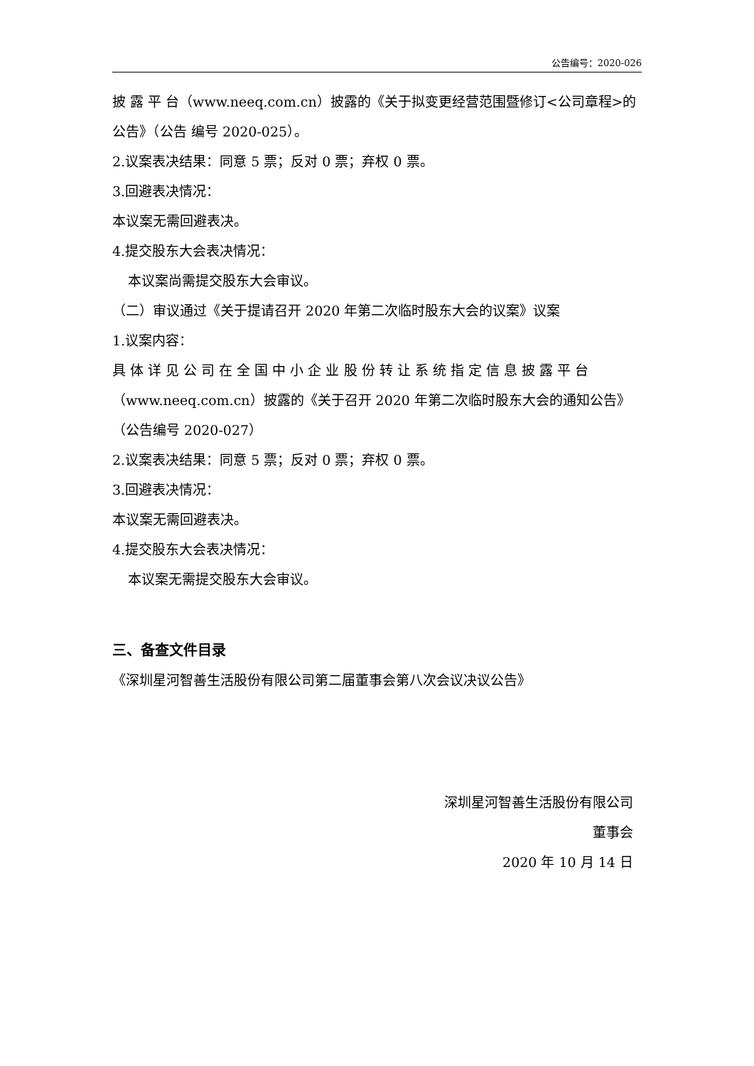公告编号：2020-026
披 露 平 台（www.neeq.com.cn）披露的《关于拟变更经营范围暨修订<公司章程>的公告》（公告 编号 2020-025）。
2.议案表决结果：同意 5 票；反对 0 票；弃权 0 票。
3.回避表决情况：
本议案无需回避表决。
4.提交股东大会表决情况：
本议案尚需提交股东大会审议。
（二）审议通过《关于提请召开 2020 年第二次临时股东大会的议案》议案
1.议案内容：
具 体 详 见 公 司 在 全 国 中 小 企 业 股 份 转 让 系 统 指 定 信 息 披 露 平 台（www.neeq.com.cn）披露的《关于召开 2020 年第二次临时股东大会的通知公告》（公告编号 2020-027）
2.议案表决结果：同意 5 票；反对 0 票；弃权 0 票。
3.回避表决情况：
本议案无需回避表决。
4.提交股东大会表决情况：
本议案无需提交股东大会审议。
三、备查文件目录
《深圳星河智善生活股份有限公司第二届董事会第八次会议决议公告》
深圳星河智善生活股份有限公司
董事会
2020 年 10 月 14 日